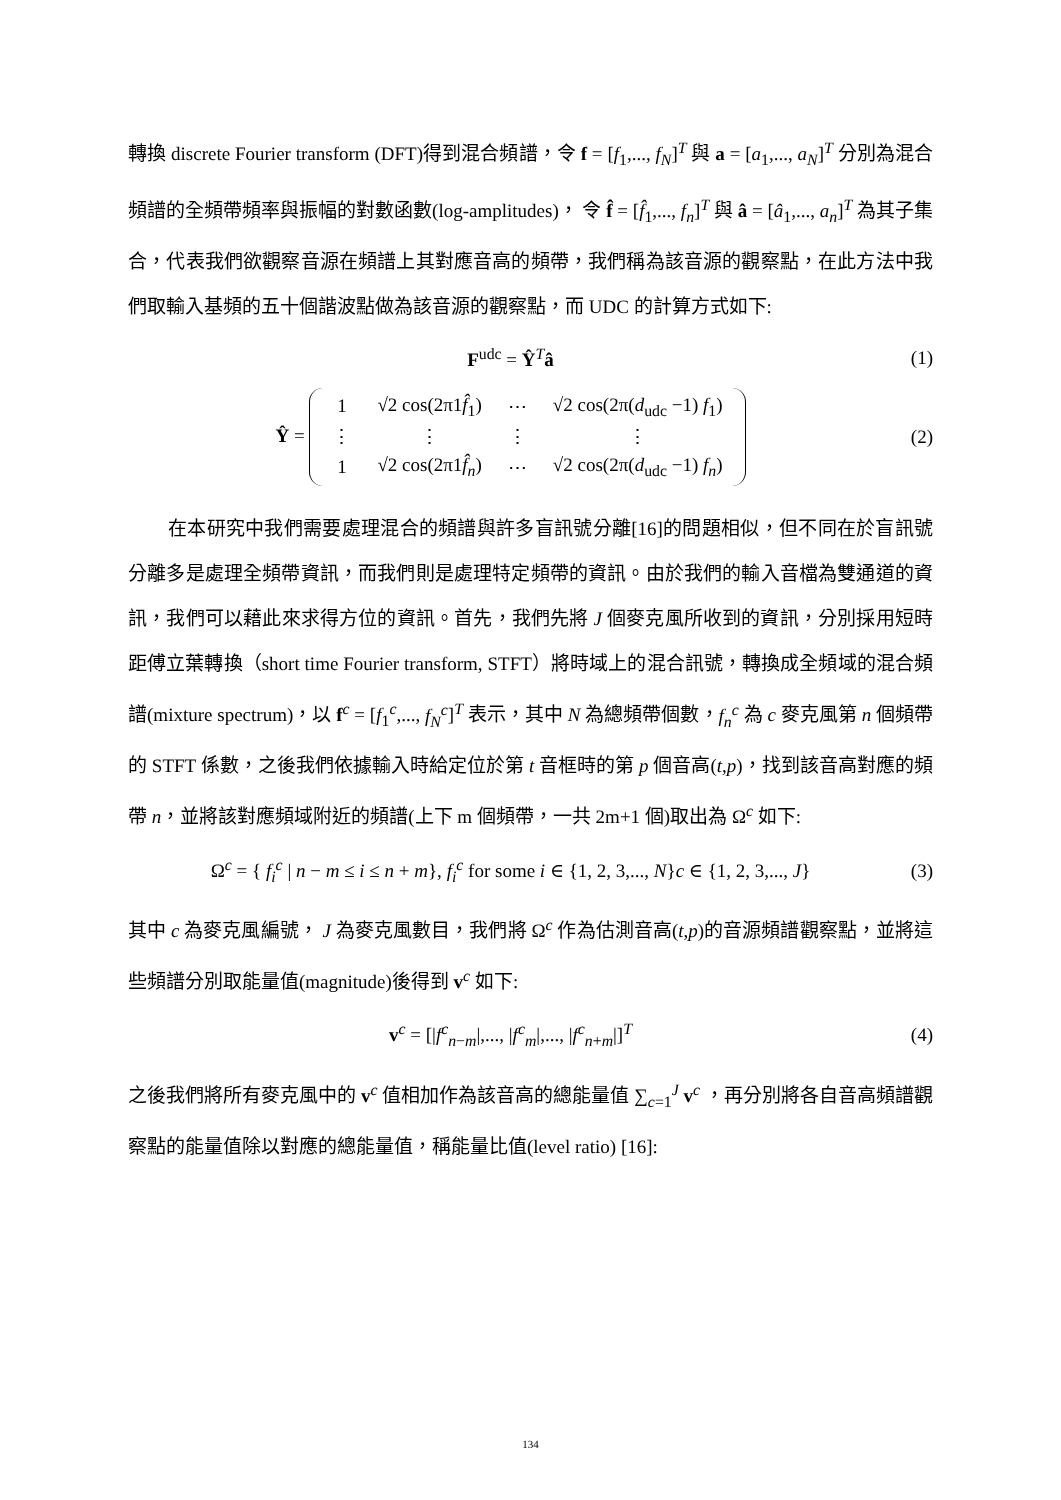轉換 discrete Fourier transform (DFT)得到混合頻譜，令 f = [f<sub>1</sub>,..., f<sub>N</sub>]<sup>T</sup> 與 a = [a<sub>1</sub>,..., a<sub>N</sub>]<sup>T</sup> 分別為混合頻譜的全頻帶頻率與振幅的對數函數(log-amplitudes)， 令 f̂ = [f̂<sub>1</sub>,..., f<sub>n</sub>]<sup>T</sup> 與 â = [â<sub>1</sub>,..., a<sub>n</sub>]<sup>T</sup> 為其子集合，代表我們欲觀察音源在頻譜上其對應音高的頻帶，我們稱為該音源的觀察點，在此方法中我們取輸入基頻的五十個諧波點做為該音源的觀察點，而 UDC 的計算方式如下:
F<sup>udc</sup> = Ŷ<sup>T</sup>â (1)
Ŷ =
| 1 | √2 cos(2π1 f̂<sub>1</sub>) | ⋯ | √2 cos(2π( d<sub>udc</sub> −1) f<sub>1</sub>) |
| ⋮ | ⋮ | ⋮ | ⋮ |
| 1 | √2 cos(2π1 f̂<sub>n</sub> ) | ⋯ | √2 cos(2π( d<sub>udc</sub> −1) f<sub>n</sub> ) |
(2)
在本研究中我們需要處理混合的頻譜與許多盲訊號分離[16]的問題相似，但不同在於盲訊號分離多是處理全頻帶資訊，而我們則是處理特定頻帶的資訊。由於我們的輸入音檔為雙通道的資訊，我們可以藉此來求得方位的資訊。首先，我們先將 J 個麥克風所收到的資訊，分別採用短時距傅立葉轉換（short time Fourier transform, STFT）將時域上的混合訊號，轉換成全頻域的混合頻譜(mixture spectrum)，以 f<sup>c</sup> = [f<sub>1</sub><sup>c</sup>,..., f<sub>N</sub><sup>c</sup>]<sup>T</sup> 表示，其中 N 為總頻帶個數，f<sub>n</sub><sup>c</sup> 為 c 麥克風第 n 個頻帶的 STFT 係數，之後我們依據輸入時給定位於第 t 音框時的第 p 個音高(t,p)，找到該音高對應的頻帶 n，並將該對應頻域附近的頻譜(上下 m 個頻帶，一共 2m+1 個)取出為 Ω<sup>c</sup> 如下:
Ω<sup>c</sup> = { f<sub>i</sub><sup>c</sup> | n − m ≤ i ≤ n + m}, f<sub>i</sub><sup>c</sup> for some i ∈ {1, 2, 3,..., N}c ∈ {1, 2, 3,..., J} (3)
其中 c 為麥克風編號， J 為麥克風數目，我們將 Ω<sup>c</sup> 作為估測音高(t,p)的音源頻譜觀察點，並將這些頻譜分別取能量值(magnitude)後得到 v<sup>c</sup> 如下:
v<sup>c</sup> = [|f<sup>c</sup><sub>n−m</sub>|,..., |f<sup>c</sup><sub>m</sub>|,..., |f<sup>c</sup><sub>n+m</sub>|]<sup>T</sup> (4)
之後我們將所有麥克風中的 v<sup>c</sup> 值相加作為該音高的總能量值 ∑<sub>c=1</sub><sup>J</sup> v<sup>c</sup> ，再分別將各自音高頻譜觀察點的能量值除以對應的總能量值，稱能量比值(level ratio) [16]:
134